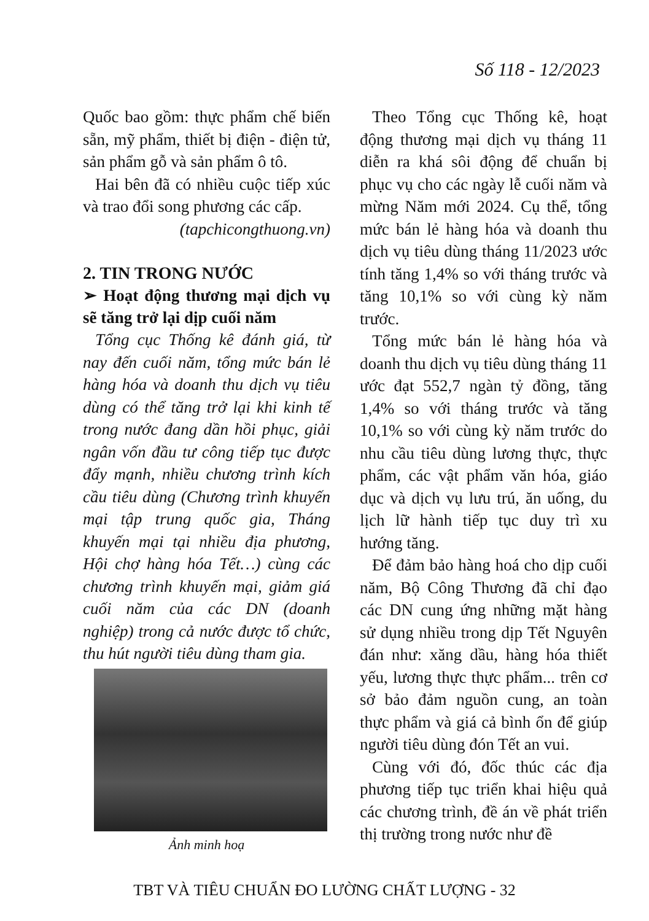Số 118 - 12/2023
Quốc bao gồm: thực phẩm chế biến sẵn, mỹ phẩm, thiết bị điện - điện tử, sản phẩm gỗ và sản phẩm ô tô.
Hai bên đã có nhiều cuộc tiếp xúc và trao đổi song phương các cấp.
(tapchicongthuong.vn)
2. TIN TRONG NƯỚC
➢ Hoạt động thương mại dịch vụ sẽ tăng trở lại dịp cuối năm
Tổng cục Thống kê đánh giá, từ nay đến cuối năm, tổng mức bán lẻ hàng hóa và doanh thu dịch vụ tiêu dùng có thể tăng trở lại khi kinh tế trong nước đang dần hồi phục, giải ngân vốn đầu tư công tiếp tục được đẩy mạnh, nhiều chương trình kích cầu tiêu dùng (Chương trình khuyến mại tập trung quốc gia, Tháng khuyến mại tại nhiều địa phương, Hội chợ hàng hóa Tết…) cùng các chương trình khuyến mại, giảm giá cuối năm của các DN (doanh nghiệp) trong cả nước được tổ chức, thu hút người tiêu dùng tham gia.
Ảnh minh hoạ
Theo Tổng cục Thống kê, hoạt động thương mại dịch vụ tháng 11 diễn ra khá sôi động để chuẩn bị phục vụ cho các ngày lễ cuối năm và mừng Năm mới 2024. Cụ thể, tổng mức bán lẻ hàng hóa và doanh thu dịch vụ tiêu dùng tháng 11/2023 ước tính tăng 1,4% so với tháng trước và tăng 10,1% so với cùng kỳ năm trước.
Tổng mức bán lẻ hàng hóa và doanh thu dịch vụ tiêu dùng tháng 11 ước đạt 552,7 ngàn tỷ đồng, tăng 1,4% so với tháng trước và tăng 10,1% so với cùng kỳ năm trước do nhu cầu tiêu dùng lương thực, thực phẩm, các vật phẩm văn hóa, giáo dục và dịch vụ lưu trú, ăn uống, du lịch lữ hành tiếp tục duy trì xu hướng tăng.
Để đảm bảo hàng hoá cho dịp cuối năm, Bộ Công Thương đã chỉ đạo các DN cung ứng những mặt hàng sử dụng nhiều trong dịp Tết Nguyên đán như: xăng dầu, hàng hóa thiết yếu, lương thực thực phẩm... trên cơ sở bảo đảm nguồn cung, an toàn thực phẩm và giá cả bình ổn để giúp người tiêu dùng đón Tết an vui.
Cùng với đó, đốc thúc các địa phương tiếp tục triển khai hiệu quả các chương trình, đề án về phát triển thị trường trong nước như đề
TBT VÀ TIÊU CHUẨN ĐO LƯỜNG CHẤT LƯỢNG - 32